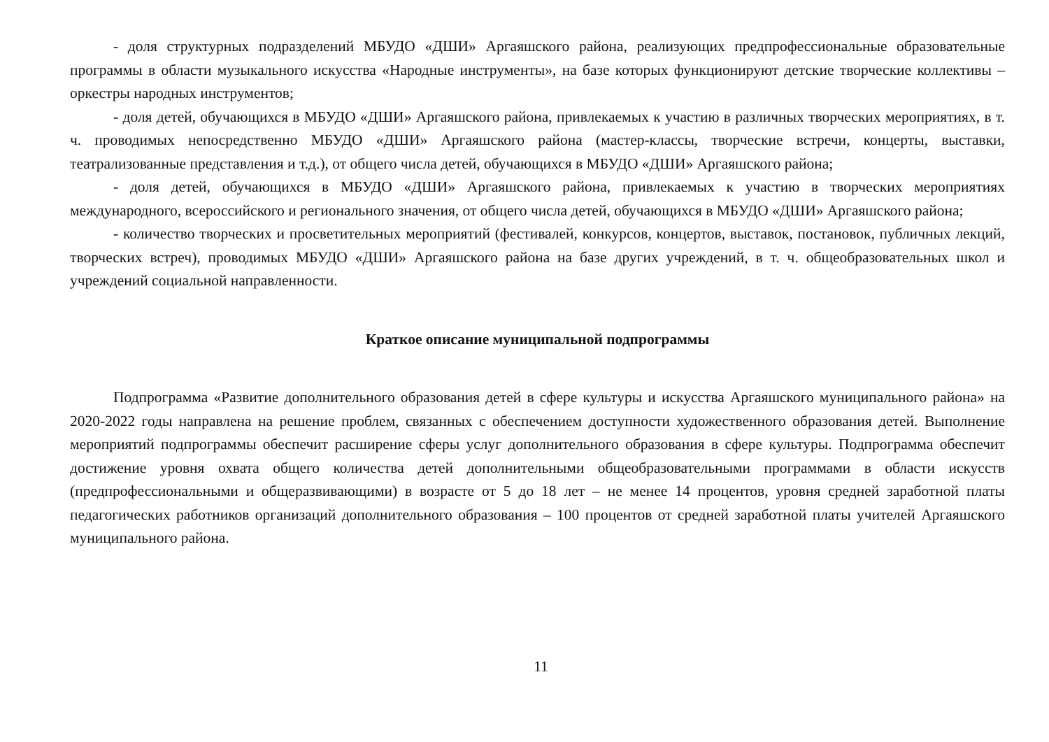- доля структурных подразделений МБУДО «ДШИ» Аргаяшского района, реализующих предпрофессиональные образовательные программы в области музыкального искусства «Народные инструменты», на базе которых функционируют детские творческие коллективы – оркестры народных инструментов;
- доля детей, обучающихся в МБУДО «ДШИ» Аргаяшского района, привлекаемых к участию в различных творческих мероприятиях, в т. ч. проводимых непосредственно МБУДО «ДШИ» Аргаяшского района (мастер-классы, творческие встречи, концерты, выставки, театрализованные представления и т.д.), от общего числа детей, обучающихся в МБУДО «ДШИ» Аргаяшского района;
- доля детей, обучающихся в МБУДО «ДШИ» Аргаяшского района, привлекаемых к участию в творческих мероприятиях международного, всероссийского и регионального значения, от общего числа детей, обучающихся в МБУДО «ДШИ» Аргаяшского района;
- количество творческих и просветительных мероприятий (фестивалей, конкурсов, концертов, выставок, постановок, публичных лекций, творческих встреч), проводимых МБУДО «ДШИ» Аргаяшского района на базе других учреждений, в т. ч. общеобразовательных школ и учреждений социальной направленности.
Краткое описание муниципальной подпрограммы
Подпрограмма «Развитие дополнительного образования детей в сфере культуры и искусства Аргаяшского муниципального района» на 2020-2022 годы направлена на решение проблем, связанных с обеспечением доступности художественного образования детей. Выполнение мероприятий подпрограммы обеспечит расширение сферы услуг дополнительного образования в сфере культуры. Подпрограмма обеспечит достижение уровня охвата общего количества детей дополнительными общеобразовательными программами в области искусств (предпрофессиональными и общеразвивающими) в возрасте от 5 до 18 лет – не менее 14 процентов, уровня средней заработной платы педагогических работников организаций дополнительного образования – 100 процентов от средней заработной платы учителей Аргаяшского муниципального района.
11